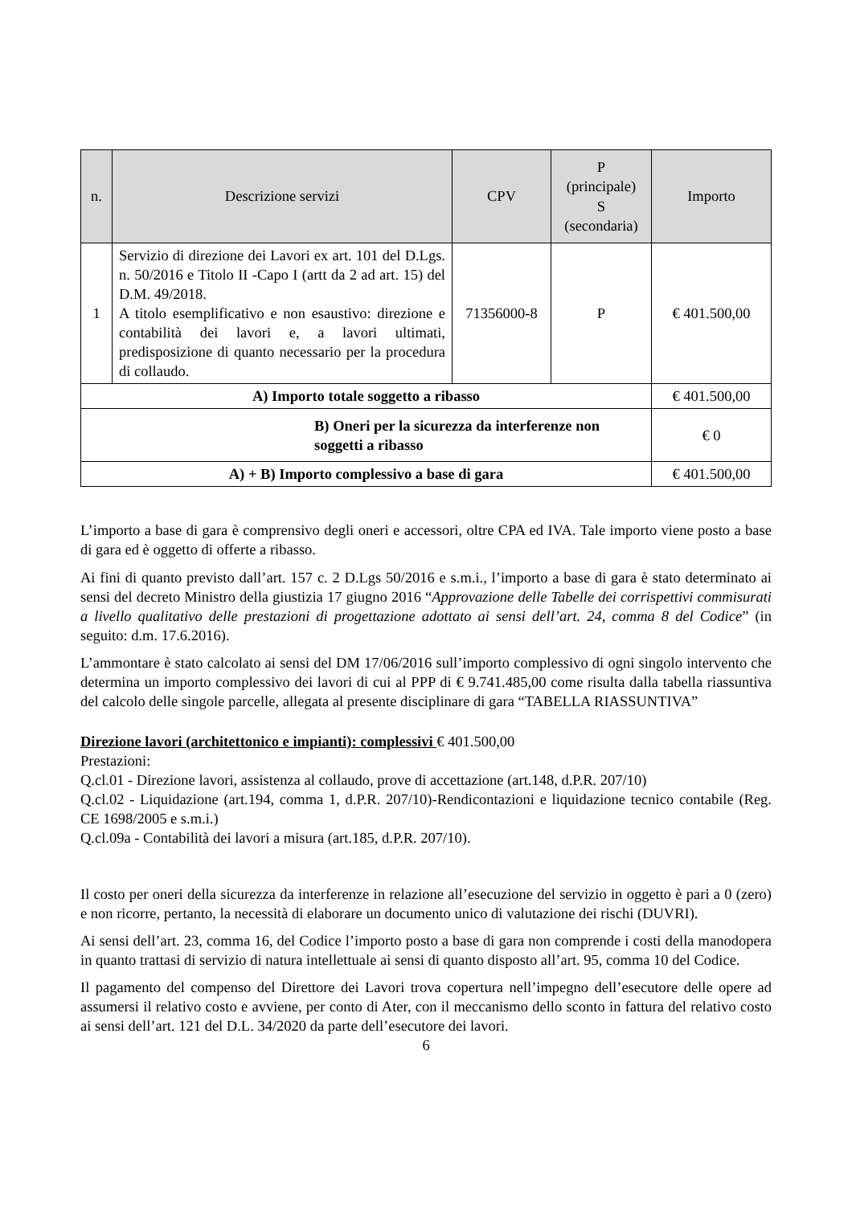| n. | Descrizione servizi | CPV | P (principale) S (secondaria) | Importo |
| --- | --- | --- | --- | --- |
| 1 | Servizio di direzione dei Lavori ex art. 101 del D.Lgs. n. 50/2016 e Titolo II -Capo I (artt da 2 ad art. 15) del D.M. 49/2018. A titolo esemplificativo e non esaustivo: direzione e contabilità dei lavori e, a lavori ultimati, predisposizione di quanto necessario per la procedura di collaudo. | 71356000-8 | P | € 401.500,00 |
| A) Importo totale soggetto a ribasso | | | | € 401.500,00 |
| B) Oneri per la sicurezza da interferenze non soggetti a ribasso | | | | € 0 |
| A) + B) Importo complessivo a base di gara | | | | € 401.500,00 |
L’importo a base di gara è comprensivo degli oneri e accessori, oltre CPA ed IVA. Tale importo viene posto a base di gara ed è oggetto di offerte a ribasso.
Ai fini di quanto previsto dall’art. 157 c. 2 D.Lgs 50/2016 e s.m.i., l’importo a base di gara è stato determinato ai sensi del decreto Ministro della giustizia 17 giugno 2016 “Approvazione delle Tabelle dei corrispettivi commisurati a livello qualitativo delle prestazioni di progettazione adottato ai sensi dell’art. 24, comma 8 del Codice” (in seguito: d.m. 17.6.2016).
L’ammontare è stato calcolato ai sensi del DM 17/06/2016 sull’importo complessivo di ogni singolo intervento che determina un importo complessivo dei lavori di cui al PPP di € 9.741.485,00 come risulta dalla tabella riassuntiva del calcolo delle singole parcelle, allegata al presente disciplinare di gara “TABELLA RIASSUNTIVA”
Direzione lavori (architettonico e impianti): complessivi € 401.500,00
Prestazioni:
Q.cl.01 - Direzione lavori, assistenza al collaudo, prove di accettazione (art.148, d.P.R. 207/10)
Q.cl.02 - Liquidazione (art.194, comma 1, d.P.R. 207/10)-Rendicontazioni e liquidazione tecnico contabile (Reg. CE 1698/2005 e s.m.i.)
Q.cl.09a - Contabilità dei lavori a misura (art.185, d.P.R. 207/10).
Il costo per oneri della sicurezza da interferenze in relazione all’esecuzione del servizio in oggetto è pari a 0 (zero) e non ricorre, pertanto, la necessità di elaborare un documento unico di valutazione dei rischi (DUVRI).
Ai sensi dell’art. 23, comma 16, del Codice l’importo posto a base di gara non comprende i costi della manodopera in quanto trattasi di servizio di natura intellettuale ai sensi di quanto disposto all’art. 95, comma 10 del Codice.
Il pagamento del compenso del Direttore dei Lavori trova copertura nell’impegno dell’esecutore delle opere ad assumersi il relativo costo e avviene, per conto di Ater, con il meccanismo dello sconto in fattura del relativo costo ai sensi dell’art. 121 del D.L. 34/2020 da parte dell’esecutore dei lavori.
6